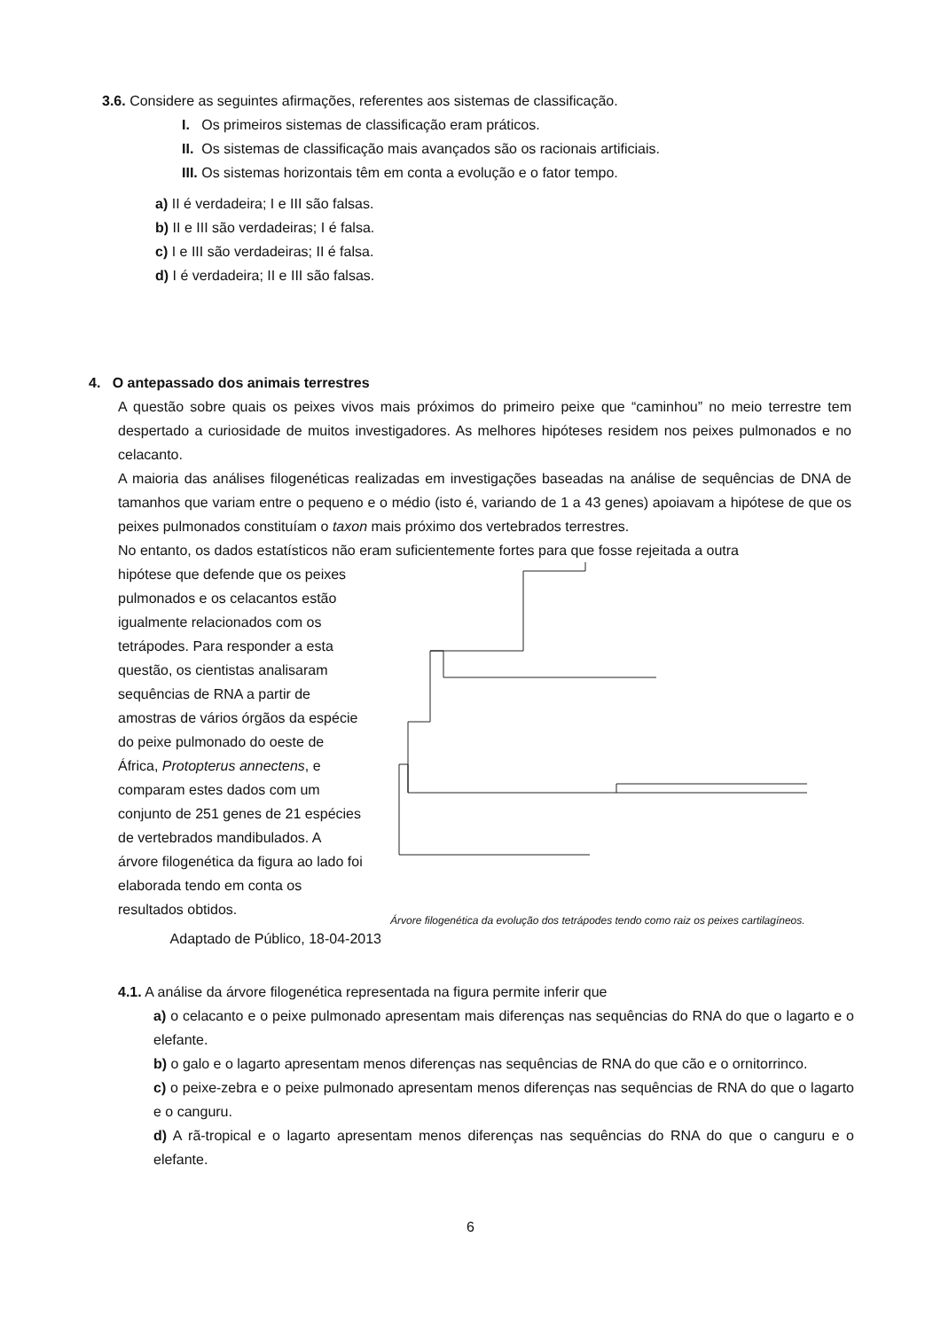3.6. Considere as seguintes afirmações, referentes aos sistemas de classificação.
I. Os primeiros sistemas de classificação eram práticos.
II. Os sistemas de classificação mais avançados são os racionais artificiais.
III. Os sistemas horizontais têm em conta a evolução e o fator tempo.
a) II é verdadeira; I e III são falsas.
b) II e III são verdadeiras; I é falsa.
c) I e III são verdadeiras; II é falsa.
d) I é verdadeira; II e III são falsas.
4. O antepassado dos animais terrestres
A questão sobre quais os peixes vivos mais próximos do primeiro peixe que “caminhou” no meio terrestre tem despertado a curiosidade de muitos investigadores. As melhores hipóteses residem nos peixes pulmonados e no celacanto.
A maioria das análises filogenéticas realizadas em investigações baseadas na análise de sequências de DNA de tamanhos que variam entre o pequeno e o médio (isto é, variando de 1 a 43 genes) apoiavam a hipótese de que os peixes pulmonados constituíam o taxon mais próximo dos vertebrados terrestres.
No entanto, os dados estatísticos não eram suficientemente fortes para que fosse rejeitada a outra
hipótese que defende que os peixes pulmonados e os celacantos estão igualmente relacionados com os tetrápodes. Para responder a esta questão, os cientistas analisaram sequências de RNA a partir de amostras de vários órgãos da espécie do peixe pulmonado do oeste de África, Protopterus annectens, e comparam estes dados com um conjunto de 251 genes de 21 espécies de vertebrados mandibulados. A árvore filogenética da figura ao lado foi elaborada tendo em conta os resultados obtidos.
Adaptado de Público, 18-04-2013
Árvore filogenética da evolução dos tetrápodes tendo como raiz os peixes cartilagíneos.
4.1. A análise da árvore filogenética representada na figura permite inferir que
a) o celacanto e o peixe pulmonado apresentam mais diferenças nas sequências do RNA do que o lagarto e o elefante.
b) o galo e o lagarto apresentam menos diferenças nas sequências de RNA do que cão e o ornitorrinco.
c) o peixe-zebra e o peixe pulmonado apresentam menos diferenças nas sequências de RNA do que o lagarto e o canguru.
d) A rã-tropical e o lagarto apresentam menos diferenças nas sequências do RNA do que o canguru e o elefante.
6